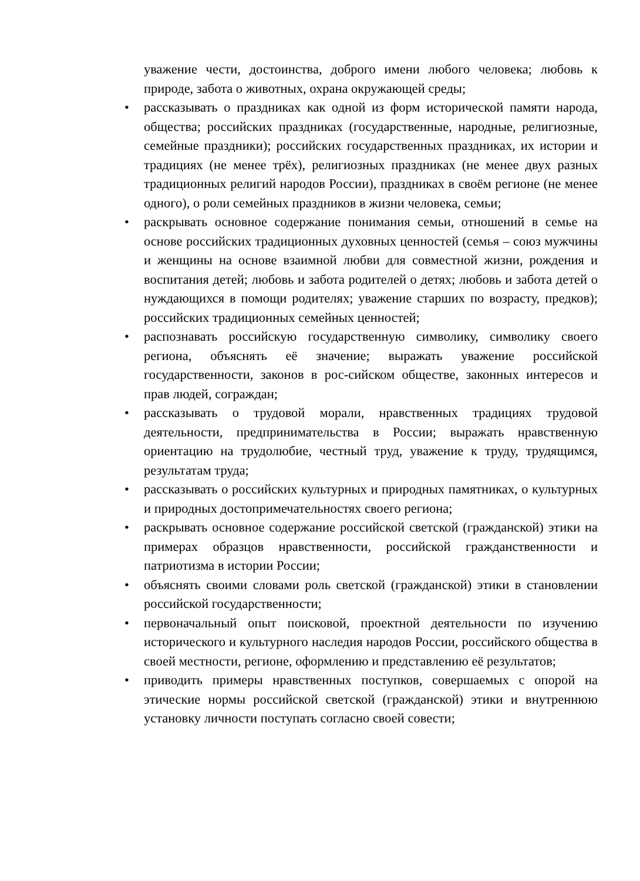уважение чести, достоинства, доброго имени любого человека; любовь к природе, забота о животных, охрана окружающей среды;
• рассказывать о праздниках как одной из форм исторической памяти народа, общества; российских праздниках (государственные, народные, религиозные, семейные праздники); российских государственных праздниках, их истории и традициях (не менее трёх), религиозных праздниках (не менее двух разных традиционных религий народов России), праздниках в своём регионе (не менее одного), о роли семейных праздников в жизни человека, семьи;
• раскрывать основное содержание понимания семьи, отношений в семье на основе российских традиционных духовных ценностей (семья – союз мужчины и женщины на основе взаимной любви для совместной жизни, рождения и воспитания детей; любовь и забота родителей о детях; любовь и забота детей о нуждающихся в помощи родителях; уважение старших по возрасту, предков); российских традиционных семейных ценностей;
• распознавать российскую государственную символику, символику своего региона, объяснять её значение; выражать уважение российской государственности, законов в рос-сийском обществе, законных интересов и прав людей, сограждан;
• рассказывать о трудовой морали, нравственных традициях трудовой деятельности, предпринимательства в России; выражать нравственную ориентацию на трудолюбие, честный труд, уважение к труду, трудящимся, результатам труда;
• рассказывать о российских культурных и природных памятниках, о культурных и природных достопримечательностях своего региона;
• раскрывать основное содержание российской светской (гражданской) этики на примерах образцов нравственности, российской гражданственности и патриотизма в истории России;
• объяснять своими словами роль светской (гражданской) этики в становлении российской государственности;
• первоначальный опыт поисковой, проектной деятельности по изучению исторического и культурного наследия народов России, российского общества в своей местности, регионе, оформлению и представлению её результатов;
• приводить примеры нравственных поступков, совершаемых с опорой на этические нормы российской светской (гражданской) этики и внутреннюю установку личности поступать согласно своей совести;